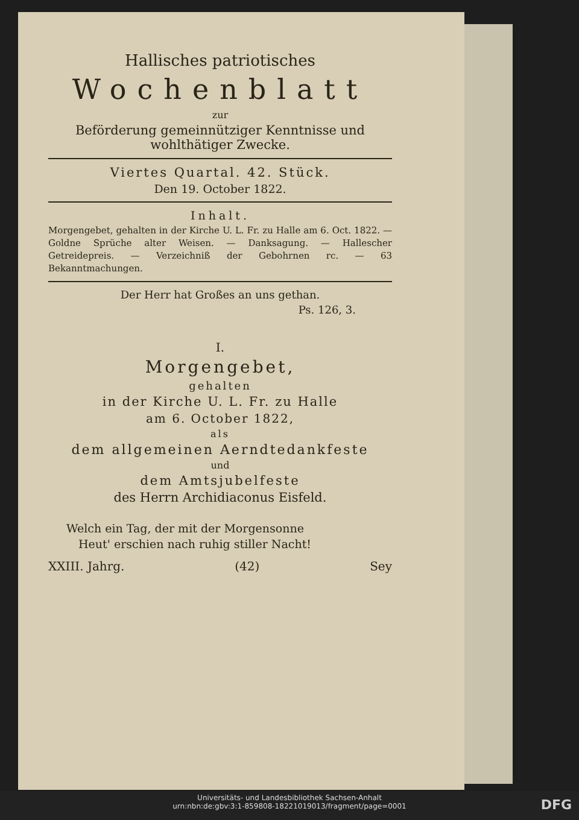Hallisches patriotisches
Wochenblatt
zur
Beförderung gemeinnütziger Kenntnisse und wohlthätiger Zwecke.
Viertes Quartal. 42. Stück.
Den 19. October 1822.
Inhalt.
Morgengebet, gehalten in der Kirche U. L. Fr. zu Halle am 6. Oct. 1822. — Goldne Sprüche alter Weisen. — Danksagung. — Hallescher Getreidepreis. — Verzeichniß der Gebohrnen rc. — 63 Bekanntmachungen.
Der Herr hat Großes an uns gethan.
Ps. 126, 3.
I.
Morgengebet,
gehalten
in der Kirche U. L. Fr. zu Halle
am 6. October 1822,
als
dem allgemeinen Aerndtedankfeste
und
dem Amtsjubelfeste
des Herrn Archidiaconus Eisfeld.
Welch ein Tag, der mit der Morgensonne
Heut' erschien nach ruhig stiller Nacht!
XXIII. Jahrg. (42) Sey
Universitäts- und Landesbibliothek Sachsen-Anhalt
urn:nbn:de:gbv:3:1-859808-18221019013/fragment/page=0001
DFG